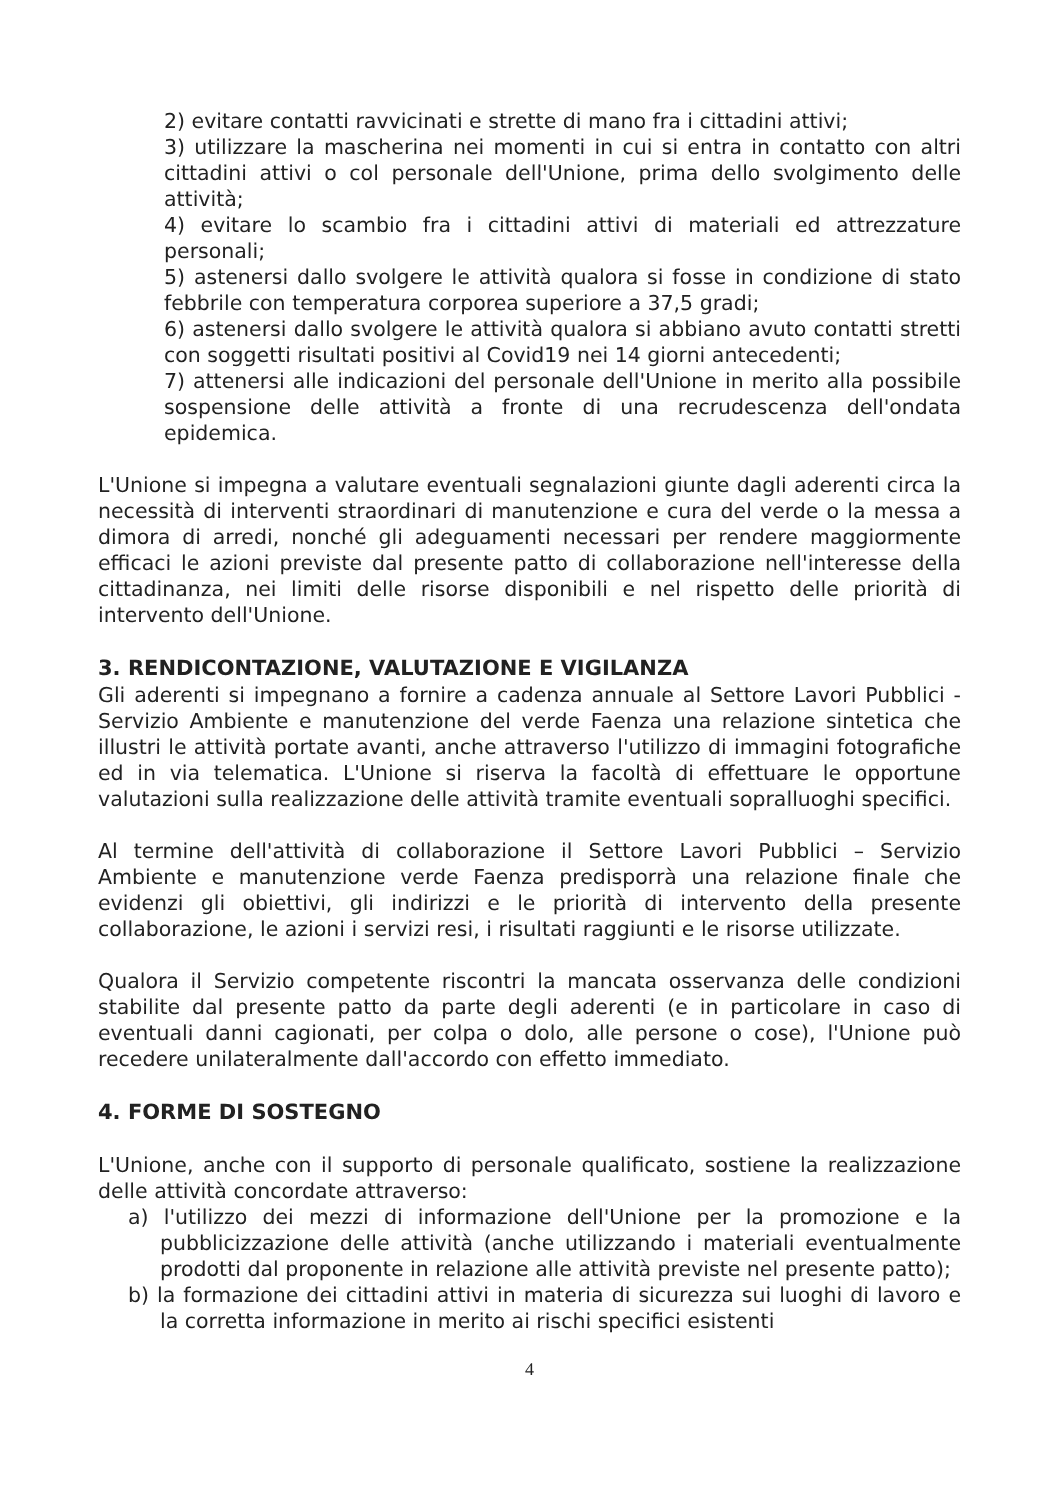2) evitare contatti ravvicinati e strette di mano fra i cittadini attivi;
3) utilizzare la mascherina nei momenti in cui si entra in contatto con altri cittadini attivi o col personale dell'Unione, prima dello svolgimento delle attività;
4) evitare lo scambio fra i cittadini attivi di materiali ed attrezzature personali;
5) astenersi dallo svolgere le attività qualora si fosse in condizione di stato febbrile con temperatura corporea superiore a 37,5 gradi;
6) astenersi dallo svolgere le attività qualora si abbiano avuto contatti stretti con soggetti risultati positivi al Covid19 nei 14 giorni antecedenti;
7) attenersi alle indicazioni del personale dell'Unione in merito alla possibile sospensione delle attività a fronte di una recrudescenza dell'ondata epidemica.
L'Unione si impegna a valutare eventuali segnalazioni giunte dagli aderenti circa la necessità di interventi straordinari di manutenzione e cura del verde o la messa a dimora di arredi, nonché gli adeguamenti necessari per rendere maggiormente efficaci le azioni previste dal presente patto di collaborazione nell'interesse della cittadinanza, nei limiti delle risorse disponibili e nel rispetto delle priorità di intervento dell'Unione.
3. RENDICONTAZIONE, VALUTAZIONE E VIGILANZA
Gli aderenti si impegnano a fornire a cadenza annuale al Settore Lavori Pubblici - Servizio Ambiente e manutenzione del verde Faenza una relazione sintetica che illustri le attività portate avanti, anche attraverso l'utilizzo di immagini fotografiche ed in via telematica. L'Unione si riserva la facoltà di effettuare le opportune valutazioni sulla realizzazione delle attività tramite eventuali sopralluoghi specifici.
Al termine dell'attività di collaborazione il Settore Lavori Pubblici – Servizio Ambiente e manutenzione verde Faenza predisporrà una relazione finale che evidenzi gli obiettivi, gli indirizzi e le priorità di intervento della presente collaborazione, le azioni i servizi resi, i risultati raggiunti e le risorse utilizzate.
Qualora il Servizio competente riscontri la mancata osservanza delle condizioni stabilite dal presente patto da parte degli aderenti (e in particolare in caso di eventuali danni cagionati, per colpa o dolo, alle persone o cose), l'Unione può recedere unilateralmente dall'accordo con effetto immediato.
4. FORME DI SOSTEGNO
L'Unione, anche con il supporto di personale qualificato, sostiene la realizzazione delle attività concordate attraverso:
a) l'utilizzo dei mezzi di informazione dell'Unione per la promozione e la pubblicizzazione delle attività (anche utilizzando i materiali eventualmente prodotti dal proponente in relazione alle attività previste nel presente patto);
b) la formazione dei cittadini attivi in materia di sicurezza sui luoghi di lavoro e la corretta informazione in merito ai rischi specifici esistenti
4